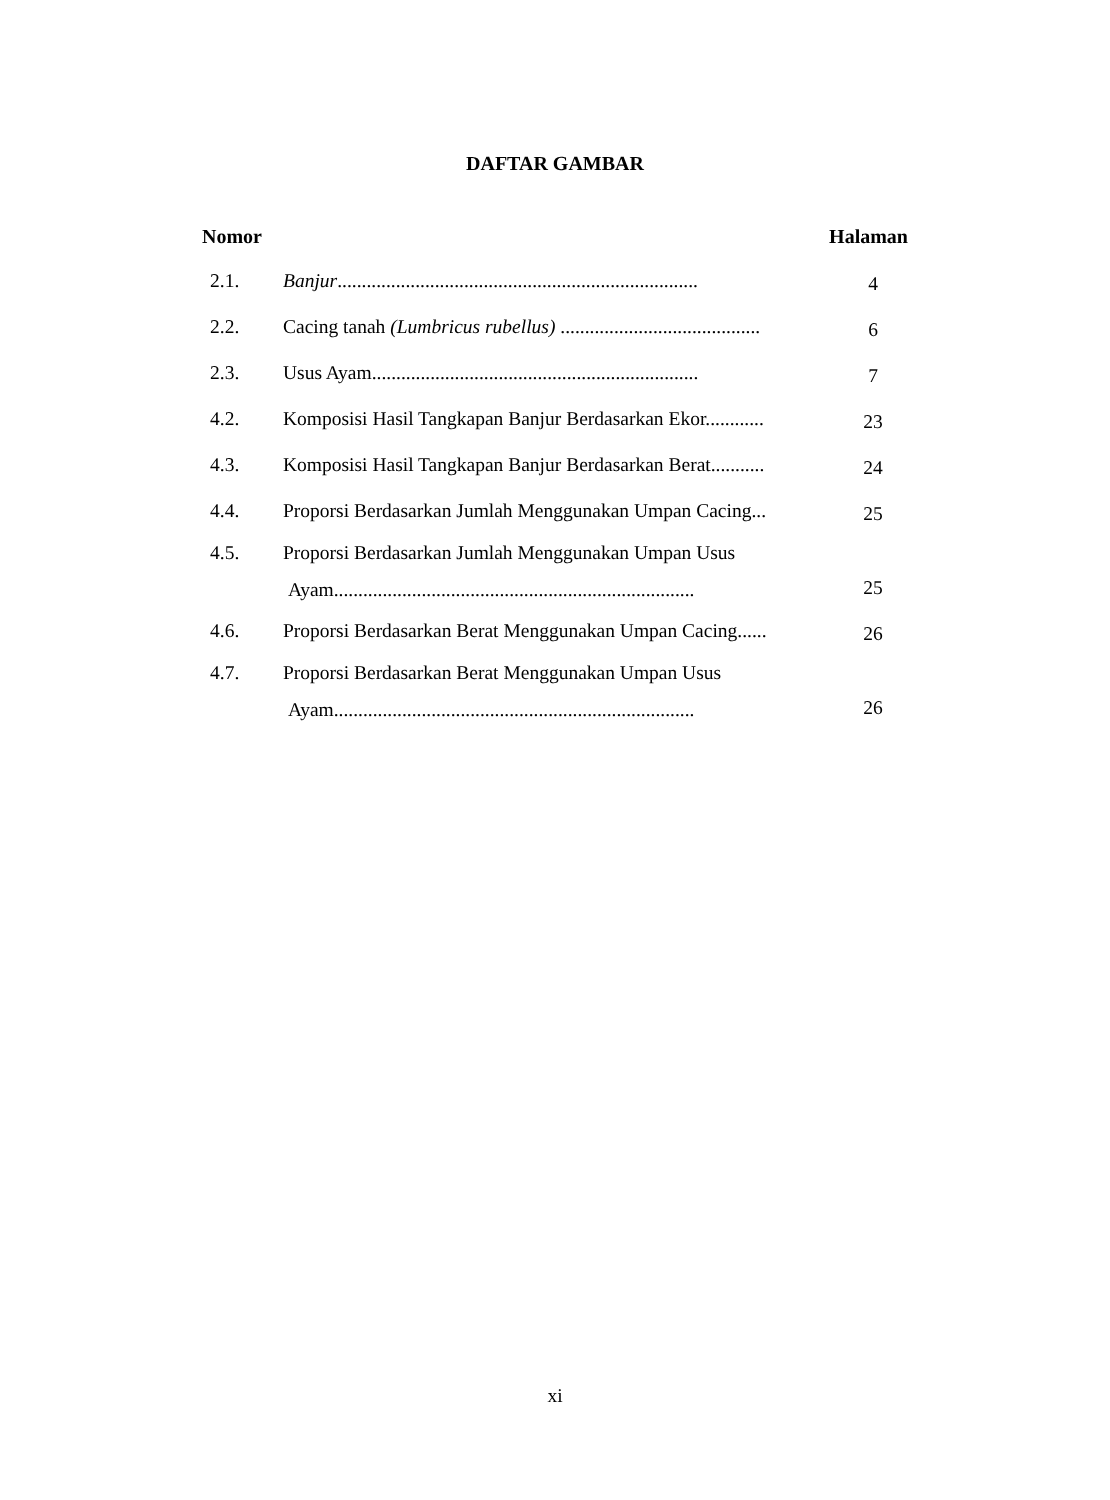DAFTAR GAMBAR
Nomor Halaman
| 2.1. | Banjur .......................................................................... | 4 |
| 2.2. | Cacing tanah (Lumbricus rubellus) ......................................... | 6 |
| 2.3. | Usus Ayam................................................................... | 7 |
| 4.2. | Komposisi Hasil Tangkapan Banjur Berdasarkan Ekor............ | 23 |
| 4.3. | Komposisi Hasil Tangkapan Banjur Berdasarkan Berat........... | 24 |
| 4.4. | Proporsi Berdasarkan Jumlah Menggunakan Umpan Cacing... | 25 |
| 4.5. | Proporsi Berdasarkan Jumlah Menggunakan Umpan Usus Ayam.......................................................................... | 25 |
| 4.6. | Proporsi Berdasarkan Berat Menggunakan Umpan Cacing...... | 26 |
| 4.7. | Proporsi Berdasarkan Berat Menggunakan Umpan Usus Ayam.......................................................................... | 26 |
xi